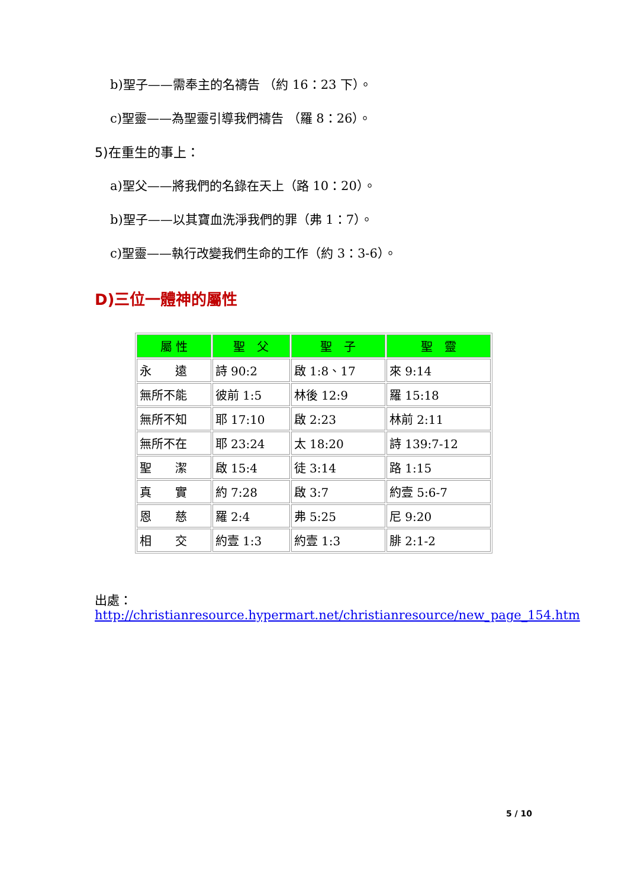b)聖子——需奉主的名禱告 （約 16：23 下）。
c)聖靈——為聖靈引導我們禱告 （羅 8：26）。
5)在重生的事上：
a)聖父——將我們的名錄在天上（路 10：20）。
b)聖子——以其寶血洗淨我們的罪（弗 1：7）。
c)聖靈——執行改變我們生命的工作（約 3：3-6）。
D)三位一體神的屬性
| 屬 性 | 聖 父 | 聖 子 | 聖 靈 |
| --- | --- | --- | --- |
| 永 遠 | 詩 90:2 | 啟 1:8、17 | 來 9:14 |
| 無所不能 | 彼前 1:5 | 林後 12:9 | 羅 15:18 |
| 無所不知 | 耶 17:10 | 啟 2:23 | 林前 2:11 |
| 無所不在 | 耶 23:24 | 太 18:20 | 詩 139:7-12 |
| 聖 潔 | 啟 15:4 | 徒 3:14 | 路 1:15 |
| 真 實 | 約 7:28 | 啟 3:7 | 約壹 5:6-7 |
| 恩 慈 | 羅 2:4 | 弗 5:25 | 尼 9:20 |
| 相 交 | 約壹 1:3 | 約壹 1:3 | 腓 2:1-2 |
出處：
http://christianresource.hypermart.net/christianresource/new_page_154.htm
5 / 10